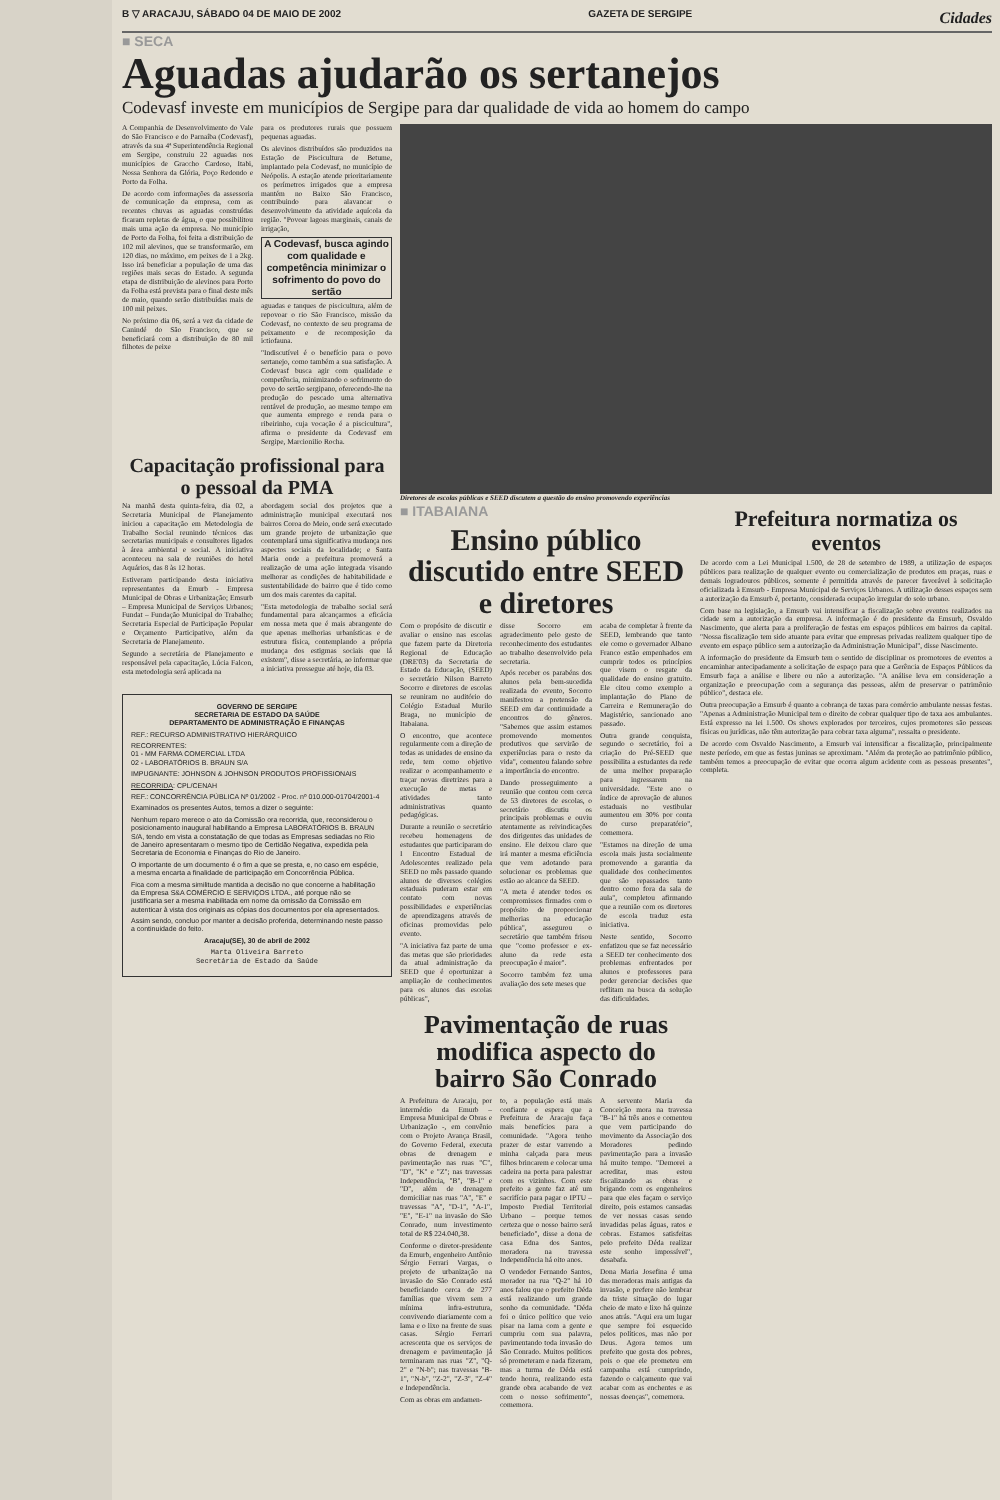B ▽ ARACAJU, SÁBADO 04 DE MAIO DE 2002 GAZETA DE SERGIPE Cidades
■ SECA
Aguadas ajudarão os sertanejos
Codevasf investe em municípios de Sergipe para dar qualidade de vida ao homem do campo
A Companhia de Desenvolvimento do Vale do São Francisco e do Parnaíba (Codevasf), através da sua 4ª Superintendência Regional em Sergipe, construiu 22 aguadas nos municípios de Graccho Cardoso, Itabi, Nossa Senhora da Glória, Poço Redondo e Porto da Folha.
De acordo com informações da assessoria de comunicação da empresa, com as recentes chuvas as aguadas construídas ficaram repletas de água, o que possibilitou mais uma ação da empresa. No município de Porto da Folha, foi feita a distribuição de 102 mil alevinos, que se transformarão, em 120 dias, no máximo, em peixes de 1 a 2kg. Isso irá beneficiar a população de uma das regiões mais secas do Estado. A segunda etapa de distribuição de alevinos para Porto da Folha está prevista para o final deste mês de maio, quando serão distribuídas mais de 100 mil peixes.
No próximo dia 06, será a vez da cidade de Canindé do São Francisco, que se beneficiará com a distribuição de 80 mil filhotes de peixe
para os produtores rurais que possuem pequenas aguadas.
Os alevinos distribuídos são produzidos na Estação de Piscicultura de Betume, implantado pela Codevasf, no município de Neópolis. A estação atende prioritariamente os perímetros irrigados que a empresa mantém no Baixo São Francisco, contribuindo para alavancar o desenvolvimento da atividade aquícola da região. "Povoar lagoas marginais, canais de irrigação,
A Codevasf, busca agindo com qualidade e competência minimizar o sofrimento do povo do sertão
aguadas e tanques de piscicultura, além de repovoar o rio São Francisco, missão da Codevasf, no contexto de seu programa de peixamento e de recomposição da ictiofauna.
"Indiscutível é o benefício para o povo sertanejo, como também a sua satisfação. A Codevasf busca agir com qualidade e competência, minimizando o sofrimento do povo do sertão sergipano, oferecendo-lhe na produção do pescado uma alternativa rentável de produção, ao mesmo tempo em que aumenta emprego e renda para o ribeirinho, cuja vocação é a piscicultura", afirma o presidente da Codevasf em Sergipe, Marcionilio Rocha.
Capacitação profissional para o pessoal da PMA
Na manhã desta quinta-feira, dia 02, a Secretaria Municipal de Planejamento iniciou a capacitação em Metodologia de Trabalho Social reunindo técnicos das secretarias municipais e consultores ligados à área ambiental e social. A iniciativa aconteceu na sala de reuniões do hotel Aquários, das 8 às 12 horas.
Estiveram participando desta iniciativa representantes da Emurb - Empresa Municipal de Obras e Urbanização; Emsurb – Empresa Municipal de Serviços Urbanos; Fundat – Fundação Municipal do Trabalho; Secretaria Especial de Participação Popular e Orçamento Participativo, além da Secretaria de Planejamento.
Segundo a secretária de Planejamento e responsável pela capacitação, Lúcia Falcon, esta metodologia será aplicada na
abordagem social dos projetos que a administração municipal executará nos bairros Coroa do Meio, onde será executado um grande projeto de urbanização que contemplará uma significativa mudança nos aspectos sociais da localidade; e Santa Maria onde a prefeitura promoverá a realização de uma ação integrada visando melhorar as condições de habitabilidade e sustentabilidade do bairro que é tido como um dos mais carentes da capital.
"Esta metodologia de trabalho social será fundamental para alcançarmos a eficácia em nossa meta que é mais abrangente do que apenas melhorias urbanísticas e de estrutura física, contemplando a própria mudança dos estigmas sociais que lá existem", disse a secretária, ao informar que a iniciativa prossegue até hoje, dia 03.
GOVERNO DE SERGIPE
SECRETARIA DE ESTADO DA SAÚDE
DEPARTAMENTO DE ADMINISTRAÇÃO E FINANÇAS
REF.: RECURSO ADMINISTRATIVO HIERÁRQUICO
RECORRENTES:
01 - MM FARMA COMERCIAL LTDA
02 - LABORATÓRIOS B. BRAUN S/A
IMPUGNANTE: JOHNSON & JOHNSON PRODUTOS PROFISSIONAIS
RECORRIDA: CPL/CENAH
REF.: CONCORRÊNCIA PÚBLICA Nº 01/2002 - Proc. nº 010.000-01704/2001-4
Examinados os presentes Autos, temos a dizer o seguinte:
Nenhum reparo merece o ato da Comissão ora recorrida, que, reconsiderou o posicionamento inaugural habilitando a Empresa LABORATÓRIOS B. BRAUN S/A, tendo em vista a constatação de que todas as Empresas sediadas no Rio de Janeiro apresentaram o mesmo tipo de Certidão Negativa, expedida pela Secretaria de Economia e Finanças do Rio de Janeiro.
O importante de um documento é o fim a que se presta, e, no caso em espécie, a mesma encarta a finalidade de participação em Concorrência Pública.
Fica com a mesma similitude mantida a decisão no que concerne a habilitação da Empresa S&A COMÉRCIO E SERVIÇOS LTDA., até porque não se justificaria ser a mesma inabilitada em nome da omissão da Comissão em autenticar à vista dos originais as cópias dos documentos por ela apresentados.
Assim sendo, concluo por manter a decisão proferida, determinando neste passo a continuidade do feito.
Aracaju(SE), 30 de abril de 2002
Marta Oliveira Barreto
Secretária de Estado da Saúde
Diretores de escolas públicas e SEED discutem a questão do ensino promovendo experiências
■ ITABAIANA
Ensino público discutido entre SEED e diretores
Com o propósito de discutir e avaliar o ensino nas escolas que fazem parte da Diretoria Regional de Educação (DRE'03) da Secretaria de Estado da Educação, (SEED) o secretário Nilson Barreto Socorro e diretores de escolas se reuniram no auditório do Colégio Estadual Murilo Braga, no município de Itabaiana.
O encontro, que acontece regularmente com a direção de todas as unidades de ensino da rede, tem como objetivo realizar o acompanhamento e traçar novas diretrizes para a execução de metas e atividades tanto administrativas quanto pedagógicas.
Durante a reunião o secretário recebeu homenagens de estudantes que participaram do I Encontro Estadual de Adolescentes realizado pela SEED no mês passado quando alunos de diversos colégios estaduais puderam estar em contato com novas possibilidades e experiências de aprendizagens através de oficinas promovidas pelo evento.
"A iniciativa faz parte de uma das metas que são prioridades da atual administração da SEED que é oportunizar a ampliação de conhecimentos para os alunos das escolas públicas",
disse Socorro em agradecimento pelo gesto de reconhecimento dos estudantes ao trabalho desenvolvido pela secretaria.
Após receber os parabéns dos alunos pela bem-sucedida realizada do evento, Socorro manifestou a pretensão da SEED em dar continuidade a encontros do gêneros. "Sabemos que assim estamos promovendo momentos produtivos que servirão de experiências para o resto da vida", comentou falando sobre a importância do encontro.
Dando prosseguimento a reunião que contou com cerca de 53 diretores de escolas, o secretário discutiu os principais problemas e ouviu atentamente as reivindicações dos dirigentes das unidades de ensino. Ele deixou claro que irá manter a mesma eficiência que vem adotando para solucionar os problemas que estão ao alcance da SEED.
"A meta é atender todos os compromissos firmados com o propósito de proporcionar melhorias na educação pública", assegurou o secretário que também frisou que "como professor e ex-aluno da rede esta preocupação é maior".
Socorro também fez uma avaliação dos sete meses que
acaba de completar à frente da SEED, lembrando que tanto ele como o governador Albano Franco estão empenhados em cumprir todos os princípios que visem o resgate da qualidade do ensino gratuito. Ele citou como exemplo a implantação do Plano de Carreira e Remuneração do Magistério, sancionado ano passado.
Outra grande conquista, segundo o secretário, foi a criação do Pré-SEED que possibilita a estudantes da rede de uma melhor preparação para ingressarem na universidade. "Este ano o índice de aprovação de alunos estaduais no vestibular aumentou em 30% por conta do curso preparatório", comemora.
"Estamos na direção de uma escola mais justa socialmente promovendo a garantia da qualidade dos conhecimentos que são repassados tanto dentro como fora da sala de aula", completou afirmando que a reunião com os diretores de escola traduz esta iniciativa.
Neste sentido, Socorro enfatizou que se faz necessário a SEED ter conhecimento dos problemas enfrentados por alunos e professores para poder gerenciar decisões que reflitam na busca da solução das dificuldades.
Pavimentação de ruas modifica aspecto do bairro São Conrado
A Prefeitura de Aracaju, por intermédio da Emurb – Empresa Municipal de Obras e Urbanização -, em convênio com o Projeto Avança Brasil, do Governo Federal, executa obras de drenagem e pavimentação nas ruas "C", "D", "K" e "Z"; nas travessas Independência, "B", "B-1" e "D", além de drenagem domiciliar nas ruas "A", "E" e travessas "A", "D-1", "A-1", "E", "E-1" na invasão do São Conrado, num investimento total de R$ 224.040,38.
Conforme o diretor-presidente da Emurb, engenheiro Antônio Sérgio Ferrari Vargas, o projeto de urbanização na invasão do São Conrado está beneficiando cerca de 277 famílias que vivem sem a mínima infra-estrutura, convivendo diariamente com a lama e o lixo na frente de suas casas. Sérgio Ferrari acrescenta que os serviços de drenagem e pavimentação já terminaram nas ruas "Z", "Q-2" e "N-b"; nas travessas "B-1", "N-b", "Z-2", "Z-3", "Z-4" e Independência.
Com as obras em andamen-
to, a população está mais confiante e espera que a Prefeitura de Aracaju faça mais benefícios para a comunidade. "Agora tenho prazer de estar varrendo a minha calçada para meus filhos brincarem e colocar uma cadeira na porta para palestrar com os vizinhos. Com este prefeito a gente faz até um sacrifício para pagar o IPTU – Imposto Predial Territorial Urbano – porque temos certeza que o nosso bairro será beneficiado", disse a dona de casa Edna dos Santos, moradora na travessa Independência há oito anos.
O vendedor Fernando Santos, morador na rua "Q-2" há 10 anos falou que o prefeito Déda está realizando um grande sonho da comunidade. "Déda foi o único político que veio pisar na lama com a gente e cumpriu com sua palavra, pavimentando toda invasão do São Conrado. Muitos políticos só prometeram e nada fizeram, mas a turma de Déda está tendo honra, realizando esta grande obra acabando de vez com o nosso sofrimento", comemora.
A servente Maria da Conceição mora na travessa "B-1" há três anos e comentou que vem participando do movimento da Associação dos Moradores pedindo pavimentação para a invasão há muito tempo. "Demorei a acreditar, mas estou fiscalizando as obras e brigando com os engenheiros para que eles façam o serviço direito, pois estamos cansadas de ver nossas casas sendo invadidas pelas águas, ratos e cobras. Estamos satisfeitas pelo prefeito Déda realizar este sonho impossível", desabafa.
Dona Maria Josefina é uma das moradoras mais antigas da invasão, e prefere não lembrar da triste situação do lugar cheio de mato e lixo há quinze anos atrás. "Aqui era um lugar que sempre foi esquecido pelos políticos, mas não por Deus. Agora temos um prefeito que gosta dos pobres, pois o que ele prometeu em campanha está cumprindo, fazendo o calçamento que vai acabar com as enchentes e as nossas doenças", comemora.
Prefeitura normatiza os eventos
De acordo com a Lei Municipal 1.500, de 28 de setembro de 1989, a utilização de espaços públicos para realização de qualquer evento ou comercialização de produtos em praças, ruas e demais logradouros públicos, somente é permitida através de parecer favorável à solicitação oficializada à Emsurb - Empresa Municipal de Serviços Urbanos. A utilização desses espaços sem a autorização da Emsurb é, portanto, considerada ocupação irregular do solo urbano.
Com base na legislação, a Emsurb vai intensificar a fiscalização sobre eventos realizados na cidade sem a autorização da empresa. A informação é do presidente da Emsurb, Osvaldo Nascimento, que alerta para a proliferação de festas em espaços públicos em bairros da capital. "Nossa fiscalização tem sido atuante para evitar que empresas privadas realizem qualquer tipo de evento em espaço público sem a autorização da Administração Municipal", disse Nascimento.
A informação do presidente da Emsurb tem o sentido de disciplinar os promotores de eventos a encaminhar antecipadamente a solicitação de espaço para que a Gerência de Espaços Públicos da Emsurb faça a análise e libere ou não a autorização. "A análise leva em consideração a organização e preocupação com a segurança das pessoas, além de preservar o patrimônio público", destaca ele.
Outra preocupação a Emsurb é quanto a cobrança de taxas para comércio ambulante nessas festas. "Apenas a Administração Municipal tem o direito de cobrar qualquer tipo de taxa aos ambulantes. Está expresso na lei 1.500. Os shows explorados por terceiros, cujos promotores são pessoas físicas ou jurídicas, não têm autorização para cobrar taxa alguma", ressalta o presidente.
De acordo com Osvaldo Nascimento, a Emsurb vai intensificar a fiscalização, principalmente neste período, em que as festas juninas se aproximam. "Além da proteção ao patrimônio público, também temos a preocupação de evitar que ocorra algum acidente com as pessoas presentes", completa.